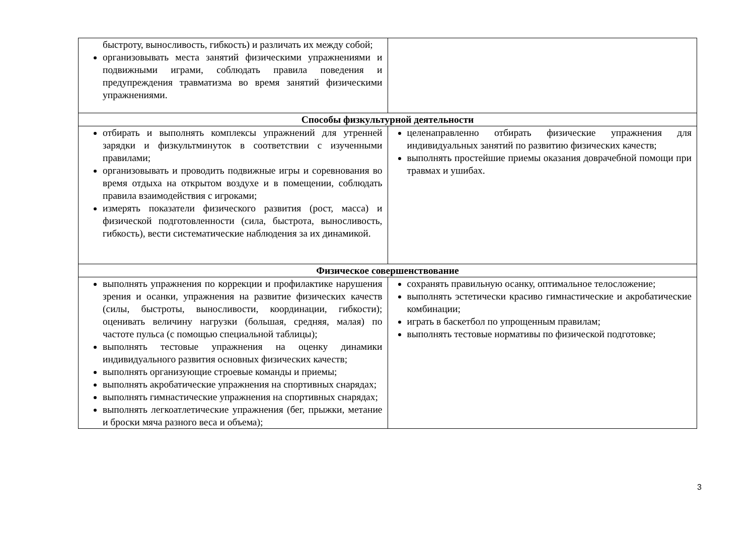| быстроту, выносливость, гибкость) и различать их между собой; организовывать места занятий физическими упражнениями и подвижными играми, соблюдать правила поведения и предупреждения травматизма во время занятий физическими упражнениями. | |
| Способы физкультурной деятельности | |
| отбирать и выполнять комплексы упражнений для утренней зарядки и физкультминуток в соответствии с изученными правилами; организовывать и проводить подвижные игры и соревнования во время отдыха на открытом воздухе и в помещении, соблюдать правила взаимодействия с игроками; измерять показатели физического развития (рост, масса) и физической подготовленности (сила, быстрота, выносливость, гибкость), вести систематические наблюдения за их динамикой. | целенаправленно отбирать физические упражнения для индивидуальных занятий по развитию физических качеств; выполнять простейшие приемы оказания доврачебной помощи при травмах и ушибах. |
| Физическое совершенствование | |
| выполнять упражнения по коррекции и профилактике нарушения зрения и осанки, упражнения на развитие физических качеств (силы, быстроты, выносливости, координации, гибкости); оценивать величину нагрузки (большая, средняя, малая) по частоте пульса (с помощью специальной таблицы); выполнять тестовые упражнения на оценку динамики индивидуального развития основных физических качеств; выполнять организующие строевые команды и приемы; выполнять акробатические упражнения на спортивных снарядах; выполнять гимнастические упражнения на спортивных снарядах; выполнять легкоатлетические упражнения (бег, прыжки, метание и броски мяча разного веса и объема); | сохранять правильную осанку, оптимальное телосложение; выполнять эстетически красиво гимнастические и акробатические комбинации; играть в баскетбол по упрощенным правилам; выполнять тестовые нормативы по физической подготовке; |
3